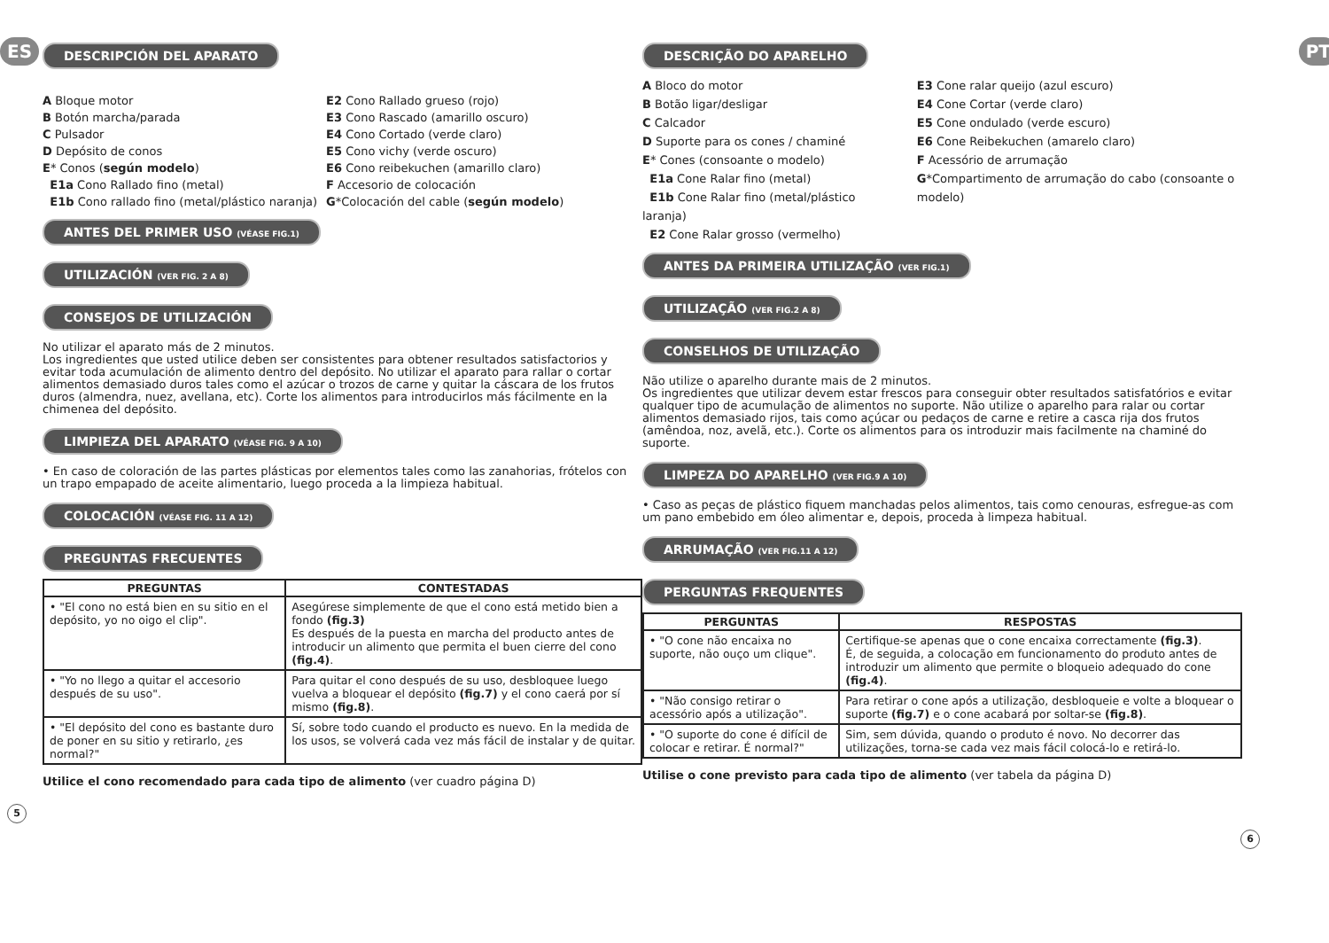ES
DESCRIPCIÓN DEL APARATO
A Bloque motor
B Botón marcha/parada
C Pulsador
D Depósito de conos
E* Conos (según modelo)
E1a Cono Rallado fino (metal)
E1b Cono rallado fino (metal/plástico naranja)
E2 Cono Rallado grueso (rojo)
E3 Cono Rascado (amarillo oscuro)
E4 Cono Cortado (verde claro)
E5 Cono vichy (verde oscuro)
E6 Cono reibekuchen (amarillo claro)
F Accesorio de colocación
G*Colocación del cable (según modelo)
ANTES DEL PRIMER USO (VÉASE FIG.1)
UTILIZACIÓN (VER FIG. 2 A 8)
CONSEJOS DE UTILIZACIÓN
No utilizar el aparato más de 2 minutos.
Los ingredientes que usted utilice deben ser consistentes para obtener resultados satisfactorios y evitar toda acumulación de alimento dentro del depósito. No utilizar el aparato para rallar o cortar alimentos demasiado duros tales como el azúcar o trozos de carne y quitar la cáscara de los frutos duros (almendra, nuez, avellana, etc). Corte los alimentos para introducirlos más fácilmente en la chimenea del depósito.
LIMPIEZA DEL APARATO (VÉASE FIG. 9 A 10)
• En caso de coloración de las partes plásticas por elementos tales como las zanahorias, frótelos con un trapo empapado de aceite alimentario, luego proceda a la limpieza habitual.
COLOCACIÓN (VÉASE FIG. 11 A 12)
PREGUNTAS FRECUENTES
| PREGUNTAS | CONTESTADAS |
| --- | --- |
| • "El cono no está bien en su sitio en el depósito, yo no oigo el clip". | Asegúrese simplemente de que el cono está metido bien a fondo (fig.3) Es después de la puesta en marcha del producto antes de introducir un alimento que permita el buen cierre del cono (fig.4) . |
| • "Yo no llego a quitar el accesorio después de su uso". | Para quitar el cono después de su uso, desbloquee luego vuelva a bloquear el depósito (fig.7) y el cono caerá por sí mismo (fig.8) . |
| • "El depósito del cono es bastante duro de poner en su sitio y retirarlo, ¿es normal?" | Sí, sobre todo cuando el producto es nuevo. En la medida de los usos, se volverá cada vez más fácil de instalar y de quitar. |
Utilice el cono recomendado para cada tipo de alimento (ver cuadro página D)
5
PT
DESCRIÇÃO DO APARELHO
A Bloco do motor
B Botão ligar/desligar
C Calcador
D Suporte para os cones / chaminé
E* Cones (consoante o modelo)
E1a Cone Ralar fino (metal)
E1b Cone Ralar fino (metal/plástico laranja)
E2 Cone Ralar grosso (vermelho)
E3 Cone ralar queijo (azul escuro)
E4 Cone Cortar (verde claro)
E5 Cone ondulado (verde escuro)
E6 Cone Reibekuchen (amarelo claro)
F Acessório de arrumação
G*Compartimento de arrumação do cabo (consoante o modelo)
ANTES DA PRIMEIRA UTILIZAÇÃO (VER FIG.1)
UTILIZAÇÃO (VER FIG.2 A 8)
CONSELHOS DE UTILIZAÇÃO
Não utilize o aparelho durante mais de 2 minutos.
Os ingredientes que utilizar devem estar frescos para conseguir obter resultados satisfatórios e evitar qualquer tipo de acumulação de alimentos no suporte. Não utilize o aparelho para ralar ou cortar alimentos demasiado rijos, tais como açúcar ou pedaços de carne e retire a casca rija dos frutos (amêndoa, noz, avelã, etc.). Corte os alimentos para os introduzir mais facilmente na chaminé do suporte.
LIMPEZA DO APARELHO (VER FIG.9 A 10)
• Caso as peças de plástico fiquem manchadas pelos alimentos, tais como cenouras, esfregue-as com um pano embebido em óleo alimentar e, depois, proceda à limpeza habitual.
ARRUMAÇÃO (VER FIG.11 A 12)
PERGUNTAS FREQUENTES
| PERGUNTAS | RESPOSTAS |
| --- | --- |
| • "O cone não encaixa no suporte, não ouço um clique". | Certifique-se apenas que o cone encaixa correctamente (fig.3) . É, de seguida, a colocação em funcionamento do produto antes de introduzir um alimento que permite o bloqueio adequado do cone (fig.4) . |
| • "Não consigo retirar o acessório após a utilização". | Para retirar o cone após a utilização, desbloqueie e volte a bloquear o suporte (fig.7) e o cone acabará por soltar-se (fig.8) . |
| • "O suporte do cone é difícil de colocar e retirar. É normal?" | Sim, sem dúvida, quando o produto é novo. No decorrer das utilizações, torna-se cada vez mais fácil colocá-lo e retirá-lo. |
Utilise o cone previsto para cada tipo de alimento (ver tabela da página D)
6